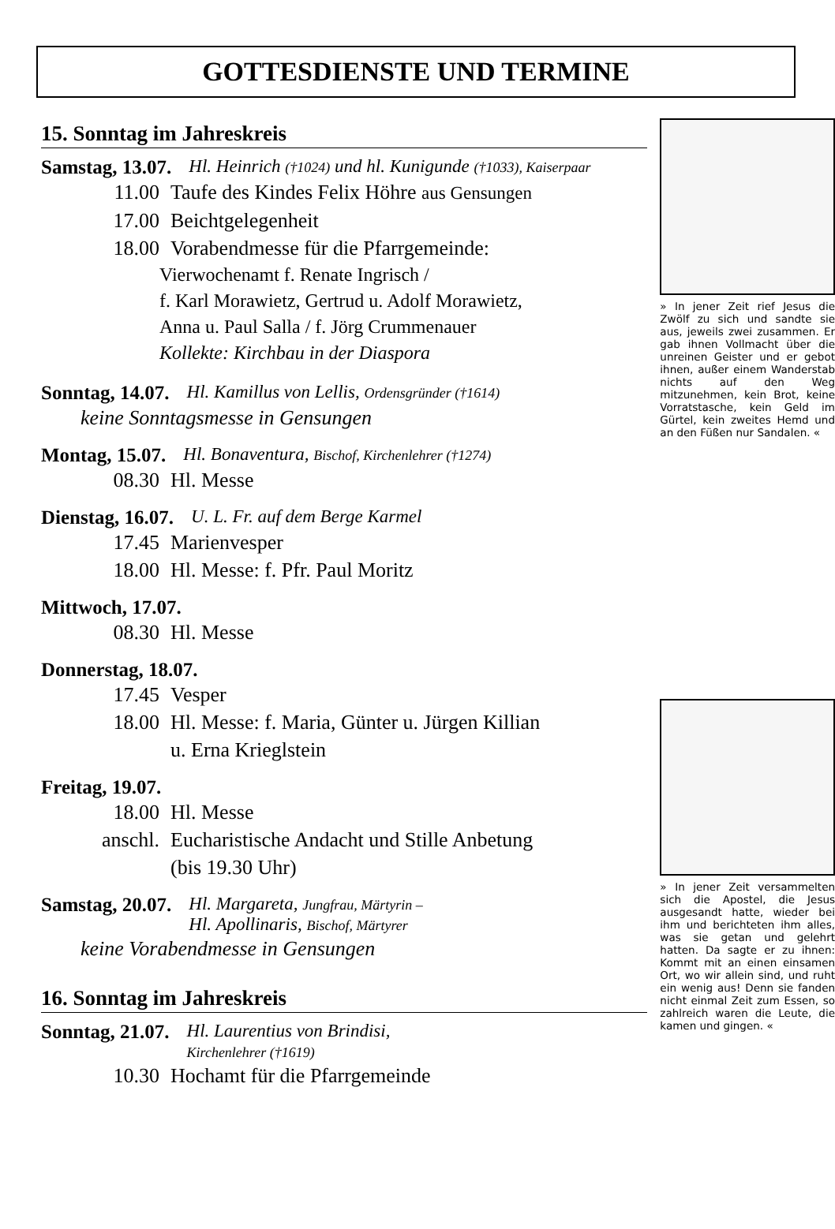GOTTESDIENSTE UND TERMINE
15. Sonntag im Jahreskreis
Samstag, 13.07. Hl. Heinrich (†1024) und hl. Kunigunde (†1033), Kaiserpaar
11.00 Taufe des Kindes Felix Höhre aus Gensungen
17.00 Beichtgelegenheit
18.00 Vorabendmesse für die Pfarrgemeinde:
Vierwochenamt f. Renate Ingrisch /
f. Karl Morawietz, Gertrud u. Adolf Morawietz,
Anna u. Paul Salla / f. Jörg Crummenauer
Kollekte: Kirchbau in der Diaspora
Sonntag, 14.07. Hl. Kamillus von Lellis, Ordensgründer (†1614)
keine Sonntagsmesse in Gensungen
Montag, 15.07. Hl. Bonaventura, Bischof, Kirchenlehrer (†1274)
08.30 Hl. Messe
Dienstag, 16.07. U. L. Fr. auf dem Berge Karmel
17.45 Marienvesper
18.00 Hl. Messe: f. Pfr. Paul Moritz
Mittwoch, 17.07.
08.30 Hl. Messe
Donnerstag, 18.07.
17.45 Vesper
18.00 Hl. Messe: f. Maria, Günter u. Jürgen Killian
u. Erna Krieglstein
Freitag, 19.07.
18.00 Hl. Messe
anschl. Eucharistische Andacht und Stille Anbetung
(bis 19.30 Uhr)
Samstag, 20.07. Hl. Margareta, Jungfrau, Märtyrin –
Hl. Apollinaris, Bischof, Märtyrer
keine Vorabendmesse in Gensungen
16. Sonntag im Jahreskreis
Sonntag, 21.07. Hl. Laurentius von Brindisi,
Kirchenlehrer (†1619)
10.30 Hochamt für die Pfarrgemeinde
» In jener Zeit rief Jesus die Zwölf zu sich und sandte sie aus, jeweils zwei zusammen. Er gab ihnen Vollmacht über die unreinen Geister und er gebot ihnen, außer einem Wanderstab nichts auf den Weg mitzunehmen, kein Brot, keine Vorratstasche, kein Geld im Gürtel, kein zweites Hemd und an den Füßen nur Sandalen. «
» In jener Zeit versammelten sich die Apostel, die Jesus ausgesandt hatte, wieder bei ihm und berichteten ihm alles, was sie getan und gelehrt hatten. Da sagte er zu ihnen: Kommt mit an einen einsamen Ort, wo wir allein sind, und ruht ein wenig aus! Denn sie fanden nicht einmal Zeit zum Essen, so zahlreich waren die Leute, die kamen und gingen. «